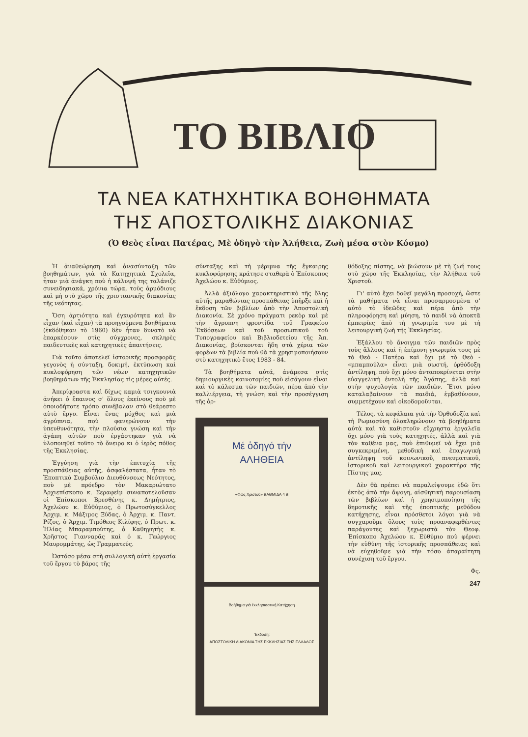ΤΟ ΒΙΒΛΙΟ
ΤΑ ΝΕΑ ΚΑΤΗΧΗΤΙΚΑ ΒΟΗΘΗΜΑΤΑ
ΤΗΣ ΑΠΟΣΤΟΛΙΚΗΣ ΔΙΑΚΟΝΙΑΣ
(Ὁ Θεὸς εἶναι Πατέρας, Μὲ ὁδηγὸ τὴν Ἀλήθεια, Ζωὴ μέσα στὸν Κόσμο)
Ἡ ἀναθεώρηση καὶ ἀνασύνταξη τῶν βοηθημάτων, γιὰ τὰ Κατηχητικὰ Σχολεῖα, ἦταν μιὰ ἀνάγκη ποὺ ἡ κάλυψή της ταλάνιζε συνειδησιακά, χρόνια τώρα, τοὺς ἁρμόδιους καὶ μὴ στὸ χῶρο τῆς χριστιανικῆς διακονίας τῆς νεότητας.
Ὅση ἀρτιότητα καὶ ἐγκυρότητα καὶ ἂν εἶχαν (καὶ εἶχαν) τὰ προηγούμενα βοηθήματα (ἐκδόθηκαν τὸ 1960) δὲν ἦταν δυνατὸ νὰ ἐπαρκέσουν στὶς σύγχρονες, σκληρὲς παιδευτικὲς καὶ κατηχητικὲς ἀπαιτήσεις.
Γιὰ τοῦτο ἀποτελεῖ ἱστορικῆς προσφορᾶς γεγονὸς ἡ σύνταξη, δοκιμή, ἐκτύπωση καὶ κυκλοφόρηση τῶν νέων κατηχητικῶν βοηθημάτων τῆς Ἐκκλησίας τὶς μέρες αὐτές.
Ἀπερίφραστα καὶ δίχως καμιὰ τσιγκουνιὰ ἀνήκει ὁ ἔπαινος σ' ὅλους ἐκείνους ποὺ μὲ ὁποιοδήποτε τρόπο συνέβαλαν στὸ θεάρεστο αὐτὸ ἔργο. Εἶναι ἕνας μόχθος καὶ μιὰ ἀγρύπνια, ποὺ φανερώνουν τὴν ὑπευθυνότητα, τὴν πλούσια γνώση καὶ τὴν ἀγάπη αὐτῶν ποὺ ἐργάστηκαν γιὰ νὰ ὑλοποιηθεῖ τοῦτο τὸ ὄνειρο κι ὁ ἱερὸς πόθος τῆς Ἐκκλησίας.
Ἐγγύηση γιὰ τὴν ἐπιτυχία τῆς προσπάθειας αὐτῆς, ἀσφαλέστατα, ἦταν τὸ Ἐποπτικὸ Συμβούλιο Διευθύνσεως Νεότητος, ποὺ μὲ πρόεδρο τὸν Μακαριώτατο Ἀρχιεπίσκοπο κ. Σεραφεὶμ συναποτελοῦσαν οἱ Ἐπίσκοποι Βρεσθένης κ. Δημήτριος, Ἀχελώου κ. Εὐθύμιος, ὁ Πρωτοσύγκελλος Ἀρχιμ. κ. Μάξιμος Ξύδας, ὁ Ἀρχιμ. κ. Παντ. Ρίζος, ὁ Ἀρχιμ. Τιμόθεος Κιλίφης, ὁ Πρωτ. κ. Ἠλίας Μπαραμπούτης, ὁ Καθηγητὴς κ. Χρῆστος Γιανναρᾶς καὶ ὁ κ. Γεώργιος Μαυρομμάτης, ὡς Γραμματεύς.
Ὡστόσο μέσα στὴ συλλογικὴ αὐτὴ ἐργασία τοῦ ἔργου τὸ βάρος τῆς
σύνταξης καὶ τὴ μέριμνα τῆς ἔγκαιρης κυκλοφόρησης κράτησε σταθερὰ ὁ Ἐπίσκοπος Ἀχελώου κ. Εὐθύμιος.
Ἀλλὰ ἀξιόλογο χαρακτηριστικὸ τῆς ὅλης αὐτῆς μαραθώνιας προσπάθειας ὑπῆρξε καὶ ἡ ἔκδοση τῶν βιβλίων ἀπὸ τὴν Ἀποστολικὴ Διακονία. Σὲ χρόνο πράγματι ρεκὸρ καὶ μὲ τὴν ἄγρυπνη φροντίδα τοῦ Γραφείου Ἐκδόσεων καὶ τοῦ προσωπικοῦ τοῦ Τυπογραφείου καὶ Βιβλιοδετείου τῆς Ἀπ. Διακονίας, βρίσκονται ἤδη στὰ χέρια τῶν φορέων τὰ βιβλία ποὺ θὰ τὰ χρησιμοποιήσουν στὸ κατηχητικὸ ἔτος 1983 - 84.
Τὰ βοηθήματα αὐτά, ἀνάμεσα στὶς δημιουργικὲς καινοτομίες ποὺ εἰσάγουν εἶναι καὶ τὸ κάλεσμα τῶν παιδιῶν, πέρα ἀπὸ τὴν καλλιέργεια, τὴ γνώση καὶ τὴν προσέγγιση τῆς ὀρ-
Μέ ὁδηγό τήν
ΑΛΗΘΕΙΑ
«Φῶς Χριστοῦ» ΒΑΘΜΙΔΑ 4 Β
Βοήθημα γιά ἐκκλησιαστική Κατήχηση
Ἔκδοση:
ΑΠΟΣΤΟΛΙΚΗ ΔΙΑΚΟΝΙΑ ΤΗΣ ΕΚΚΛΗΣΙΑΣ ΤΗΣ ΕΛΛΑΔΟΣ
θόδοξης πίστης, νὰ βιώσουν μὲ τὴ ζωή τους στὸ χῶρο τῆς Ἐκκλησίας, τὴν Ἀλήθεια τοῦ Χριστοῦ.
Γι' αὐτὸ ἔχει δοθεῖ μεγάλη προσοχή, ὥστε τὰ μαθήματα νὰ εἶναι προσαρμοσμένα σ' αὐτὸ τὸ ἰδεῶδες καὶ πέρα ἀπὸ τὴν πληροφόρηση καὶ μύηση, τὸ παιδὶ νὰ ἀποκτᾶ ἐμπειρίες ἀπὸ τὴ γνωριμία του μὲ τὴ λειτουργικὴ ζωὴ τῆς Ἐκκλησίας.
Ἐξάλλου τὸ ἄνοιγμα τῶν παιδιῶν πρὸς τοὺς ἄλλους καὶ ἡ ἐπίμονη γνωριμία τους μὲ τὸ Θεὸ - Πατέρα καὶ ὄχι μὲ τὸ Θεὸ - «μπαμπούλα» εἶναι μιὰ σωστή, ὀρθόδοξη ἀντίληψη, ποὺ ὄχι μόνο ἀνταποκρίνεται στὴν εὐαγγελικὴ ἐντολὴ τῆς Ἀγάπης, ἀλλὰ καὶ στὴν ψυχολογία τῶν παιδιῶν. Ἔτσι μόνο καταλαβαίνουν τὰ παιδιά, ἐμβαθύνουν, συμμετέχουν καὶ οἰκοδομοῦνται.
Τέλος, τὰ κεφάλαια γιὰ τὴν Ὀρθοδοξία καὶ τὴ Ρωμιοσύνη ὁλοκληρώνουν τὰ βοηθήματα αὐτὰ καὶ τὰ καθιστοῦν εὔχρηστα ἐργαλεῖα ὄχι μόνο γιὰ τοὺς κατηχητές, ἀλλὰ καὶ γιὰ τὸν καθένα μας, ποὺ ἐπιθυμεῖ νὰ ἔχει μιὰ συγκεκριμένη, μεθοδικὴ καὶ ἐπαγωγικὴ ἀντίληψη τοῦ κοινωνικοῦ, πνευματικοῦ, ἱστορικοῦ καὶ λειτουργικοῦ χαρακτήρα τῆς Πίστης μας.
Δὲν θὰ πρέπει νὰ παραλείψουμε ἐδῶ ὅτι ἐκτὸς ἀπὸ τὴν ἄψογη, αἰσθητικὴ παρουσίαση τῶν βιβλίων καὶ ἡ χρησιμοποίηση τῆς δημοτικῆς καὶ τῆς ἐποπτικῆς μεθόδου κατήχησης, εἶναι πρόσθετοι λόγοι γιὰ νὰ συγχαροῦμε ὅλους τοὺς προαναφερθέντες παράγοντες καὶ ξεχωριστὰ τὸν Θεοφ. Ἐπίσκοπο Ἀχελώου κ. Εὐθύμιο ποὺ φέρνει τὴν εὐθύνη τῆς ἱστορικῆς προσπάθειας καὶ νὰ εὐχηθοῦμε γιὰ τὴν τόσο ἀπαραίτητη συνέχιση τοῦ ἔργου.
Φς.
247